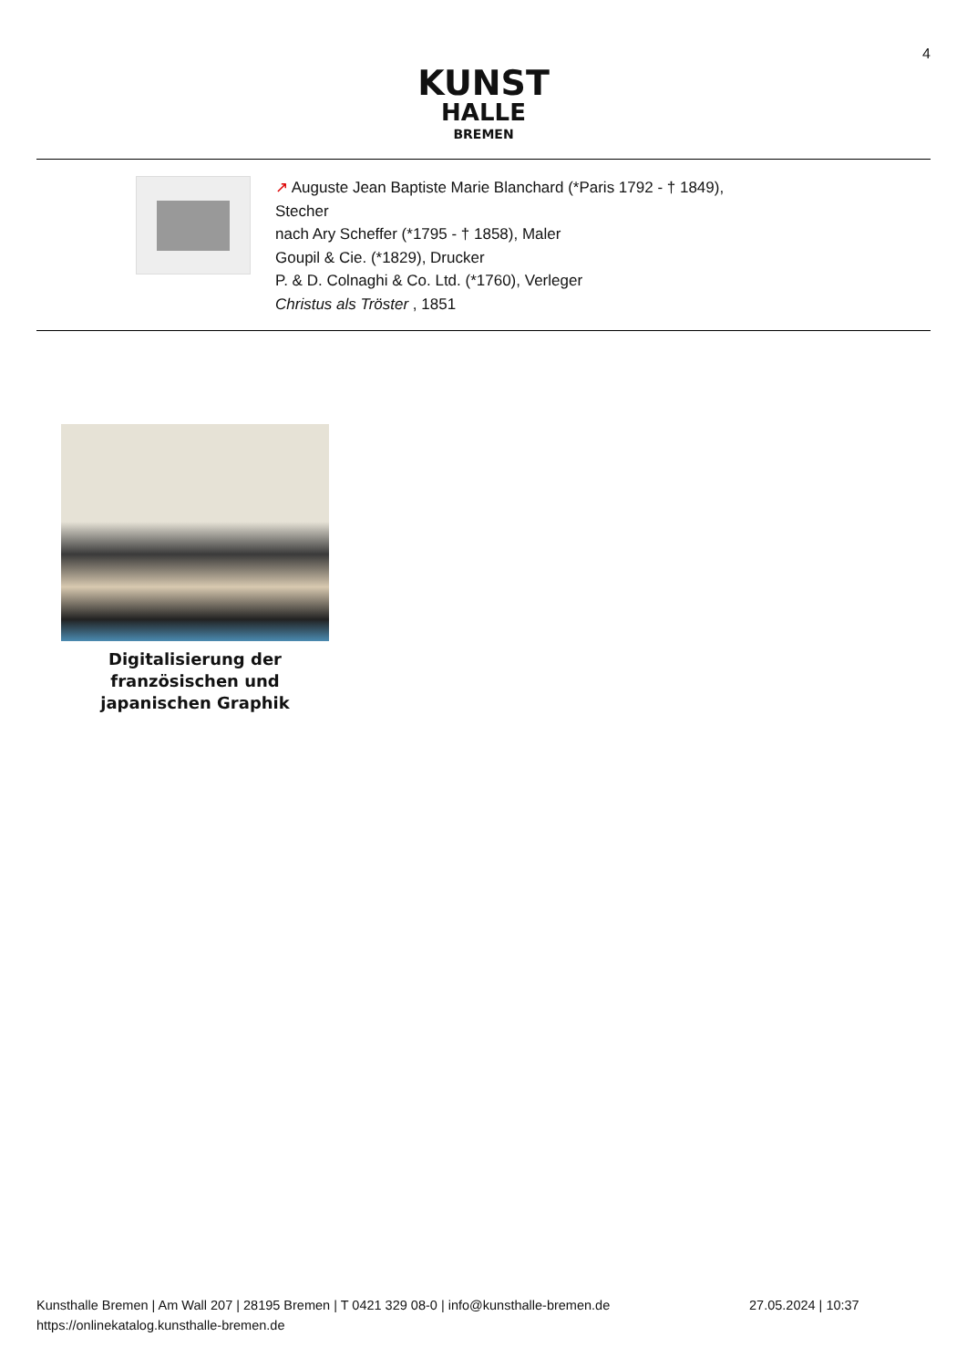4
KUNST
HALLE
BREMEN
↗ Auguste Jean Baptiste Marie Blanchard (*Paris 1792 - † 1849),
Stecher
nach Ary Scheffer (*1795 - † 1858), Maler
Goupil & Cie. (*1829), Drucker
P. & D. Colnaghi & Co. Ltd. (*1760), Verleger
Christus als Tröster , 1851
Digitalisierung der französischen und japanischen Graphik
Kunsthalle Bremen | Am Wall 207 | 28195 Bremen | T 0421 329 08-0 | info@kunsthalle-bremen.de 27.05.2024 | 10:37
https://onlinekatalog.kunsthalle-bremen.de